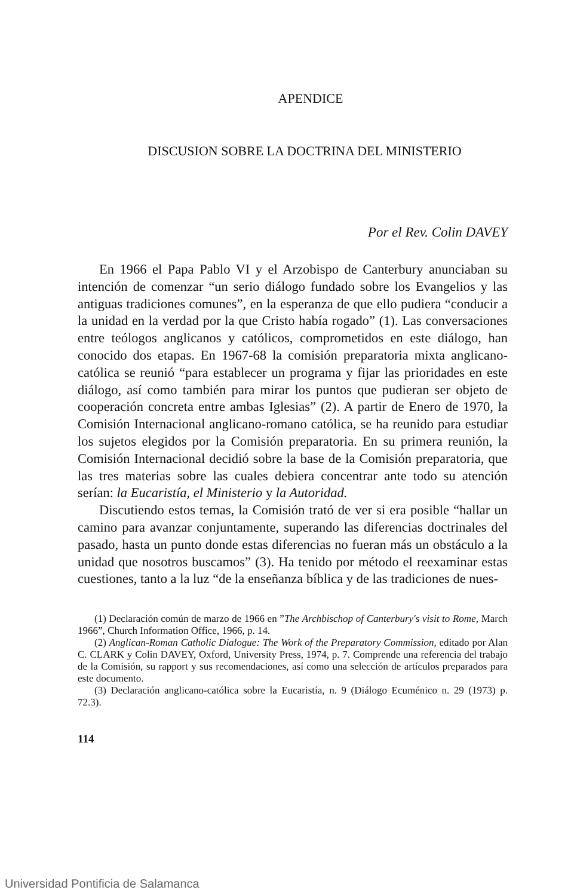APENDICE
DISCUSION SOBRE LA DOCTRINA DEL MINISTERIO
Por el Rev. Colin DAVEY
En 1966 el Papa Pablo VI y el Arzobispo de Canterbury anunciaban su intención de comenzar “un serio diálogo fundado sobre los Evangelios y las antiguas tradiciones comunes”, en la esperanza de que ello pudiera “conducir a la unidad en la verdad por la que Cristo había rogado” (1). Las conversaciones entre teólogos anglicanos y católicos, comprometidos en este diálogo, han conocido dos etapas. En 1967-68 la comisión preparatoria mixta anglicano-católica se reunió “para establecer un programa y fijar las prioridades en este diálogo, así como también para mirar los puntos que pudieran ser objeto de cooperación concreta entre ambas Iglesias” (2). A partir de Enero de 1970, la Comisión Internacional anglicano-romano católica, se ha reunido para estudiar los sujetos elegidos por la Comisión preparatoria. En su primera reunión, la Comisión Internacional decidió sobre la base de la Comisión preparatoria, que las tres materias sobre las cuales debiera concentrar ante todo su atención serían: la Eucaristía, el Ministerio y la Autoridad.
Discutiendo estos temas, la Comisión trató de ver si era posible “hallar un camino para avanzar conjuntamente, superando las diferencias doctrinales del pasado, hasta un punto donde estas diferencias no fueran más un obstáculo a la unidad que nosotros buscamos” (3). Ha tenido por método el reexaminar estas cuestiones, tanto a la luz “de la enseñanza bíblica y de las tradiciones de nues-
(1) Declaración común de marzo de 1966 en ”The Archbischop of Canterbury's visit to Rome, March 1966”, Church Information Office, 1966, p. 14.
(2) Anglican-Roman Catholic Dialogue: The Work of the Preparatory Commission, editado por Alan C. CLARK y Colin DAVEY, Oxford, University Press, 1974, p. 7. Comprende una referencia del trabajo de la Comisión, su rapport y sus recomendaciones, así como una selección de artículos preparados para este documento.
(3) Declaración anglicano-católica sobre la Eucaristía, n. 9 (Diálogo Ecuménico n. 29 (1973) p. 72.3).
114
Universidad Pontificia de Salamanca